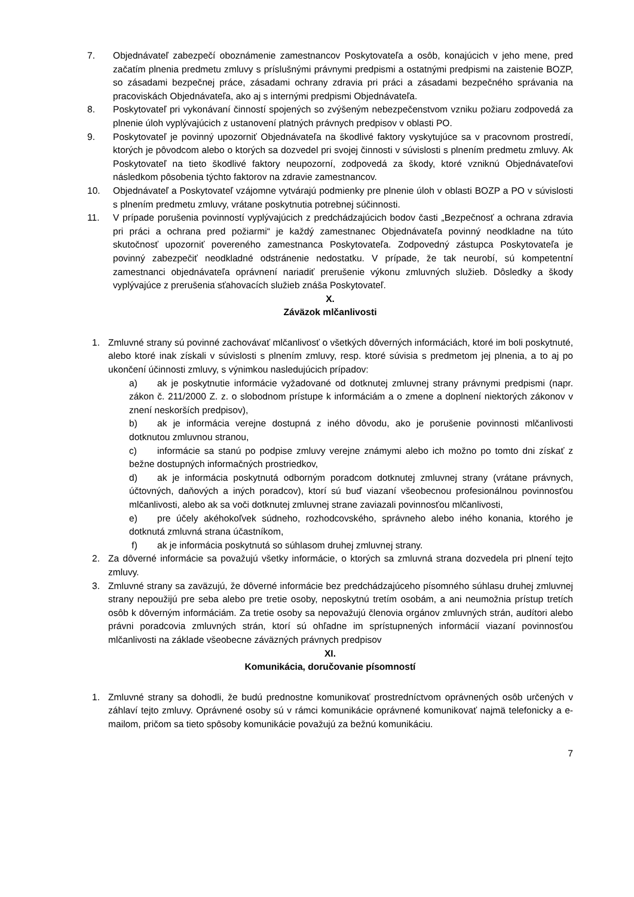7. Objednávateľ zabezpečí oboznámenie zamestnancov Poskytovateľa a osôb, konajúcich v jeho mene, pred začatím plnenia predmetu zmluvy s príslušnými právnymi predpismi a ostatnými predpismi na zaistenie BOZP, so zásadami bezpečnej práce, zásadami ochrany zdravia pri práci a zásadami bezpečného správania na pracoviskách Objednávateľa, ako aj s internými predpismi Objednávateľa.
8. Poskytovateľ pri vykonávaní činností spojených so zvýšeným nebezpečenstvom vzniku požiaru zodpovedá za plnenie úloh vyplývajúcich z ustanovení platných právnych predpisov v oblasti PO.
9. Poskytovateľ je povinný upozorniť Objednávateľa na škodlivé faktory vyskytujúce sa v pracovnom prostredí, ktorých je pôvodcom alebo o ktorých sa dozvedel pri svojej činnosti v súvislosti s plnením predmetu zmluvy. Ak Poskytovateľ na tieto škodlivé faktory neupozorní, zodpovedá za škody, ktoré vzniknú Objednávateľovi následkom pôsobenia týchto faktorov na zdravie zamestnancov.
10. Objednávateľ a Poskytovateľ vzájomne vytvárajú podmienky pre plnenie úloh v oblasti BOZP a PO v súvislosti s plnením predmetu zmluvy, vrátane poskytnutia potrebnej súčinnosti.
11. V prípade porušenia povinností vyplývajúcich z predchádzajúcich bodov časti „Bezpečnosť a ochrana zdravia pri práci a ochrana pred požiarmi“ je každý zamestnanec Objednávateľa povinný neodkladne na túto skutočnosť upozorniť povereného zamestnanca Poskytovateľa. Zodpovedný zástupca Poskytovateľa je povinný zabezpečiť neodkladné odstránenie nedostatku. V prípade, že tak neurobí, sú kompetentní zamestnanci objednávateľa oprávnení nariadiť prerušenie výkonu zmluvných služieb. Dôsledky a škody vyplývajúce z prerušenia sťahovacích služieb znáša Poskytovateľ.
X.
Záväzok mlčanlivosti
1. Zmluvné strany sú povinné zachovávať mlčanlivosť o všetkých dôverných informáciách, ktoré im boli poskytnuté, alebo ktoré inak získali v súvislosti s plnením zmluvy, resp. ktoré súvisia s predmetom jej plnenia, a to aj po ukončení účinnosti zmluvy, s výnimkou nasledujúcich prípadov:
a) ak je poskytnutie informácie vyžadované od dotknutej zmluvnej strany právnymi predpismi (napr. zákon č. 211/2000 Z. z. o slobodnom prístupe k informáciám a o zmene a doplnení niektorých zákonov v znení neskorších predpisov),
b) ak je informácia verejne dostupná z iného dôvodu, ako je porušenie povinnosti mlčanlivosti dotknutou zmluvnou stranou,
c) informácie sa stanú po podpise zmluvy verejne známymi alebo ich možno po tomto dni získať z bežne dostupných informačných prostriedkov,
d) ak je informácia poskytnutá odborným poradcom dotknutej zmluvnej strany (vrátane právnych, účtovných, daňových a iných poradcov), ktorí sú buď viazaní všeobecnou profesionálnou povinnosťou mlčanlivosti, alebo ak sa voči dotknutej zmluvnej strane zaviazali povinnosťou mlčanlivosti,
e) pre účely akéhokoľvek súdneho, rozhodcovského, správneho alebo iného konania, ktorého je dotknutá zmluvná strana účastníkom,
f) ak je informácia poskytnutá so súhlasom druhej zmluvnej strany.
2. Za dôverné informácie sa považujú všetky informácie, o ktorých sa zmluvná strana dozvedela pri plnení tejto zmluvy.
3. Zmluvné strany sa zaväzujú, že dôverné informácie bez predchádzajúceho písomného súhlasu druhej zmluvnej strany nepoužijú pre seba alebo pre tretie osoby, neposkytnú tretím osobám, a ani neumožnia prístup tretích osôb k dôverným informáciám. Za tretie osoby sa nepovažujú členovia orgánov zmluvných strán, audítori alebo právni poradcovia zmluvných strán, ktorí sú ohľadne im sprístupnených informácií viazaní povinnosťou mlčanlivosti na základe všeobecne záväzných právnych predpisov
XI.
Komunikácia, doručovanie písomností
1. Zmluvné strany sa dohodli, že budú prednostne komunikovať prostredníctvom oprávnených osôb určených v záhlaví tejto zmluvy. Oprávnené osoby sú v rámci komunikácie oprávnené komunikovať najmä telefonicky a e-mailom, pričom sa tieto spôsoby komunikácie považujú za bežnú komunikáciu.
7